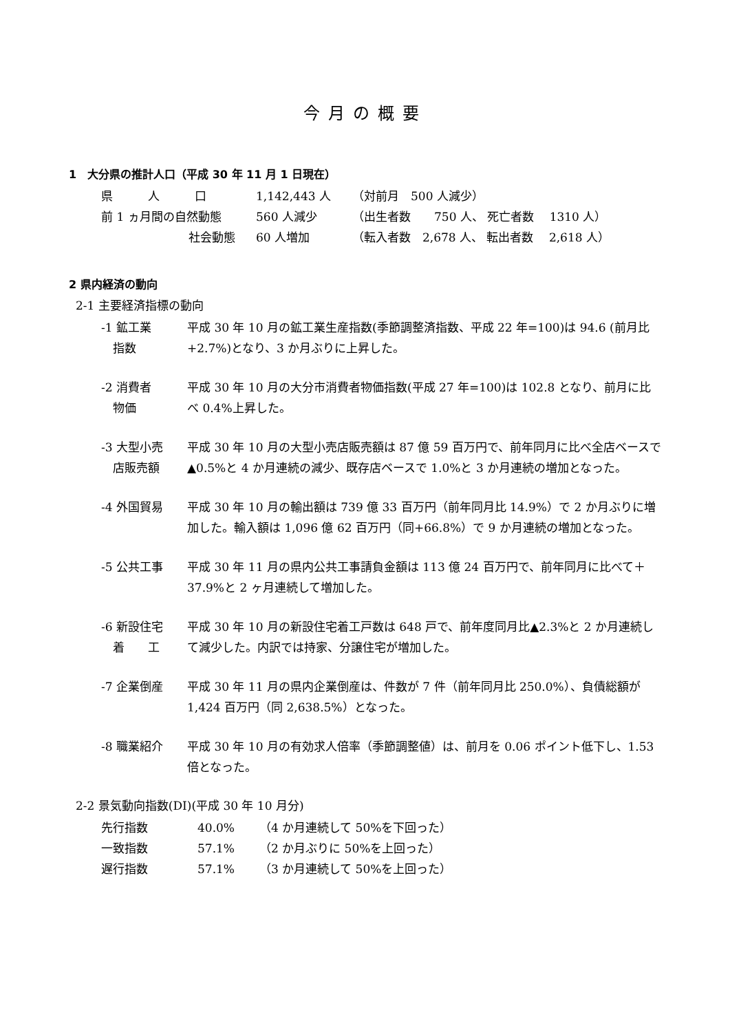今月の概要
1　大分県の推計人口（平成 30 年 11 月 1 日現在）
| 県 人 口 | 1,142,443 人 | （対前月 500 人減少） |
| 前 1 ヵ月間の自然動態 | 560 人減少 | （出生者数 750 人、 死亡者数 1310 人） |
| 社会動態 | 60 人増加 | （転入者数 2,678 人、 転出者数 2,618 人） |
2 県内経済の動向
2-1 主要経済指標の動向
-1 鉱工業
　指数
平成 30 年 10 月の鉱工業生産指数(季節調整済指数、平成 22 年=100)は 94.6 (前月比+2.7%)となり、3 か月ぶりに上昇した。
-2 消費者
　物価
平成 30 年 10 月の大分市消費者物価指数(平成 27 年=100)は 102.8 となり、前月に比べ 0.4%上昇した。
-3 大型小売
　店販売額
平成 30 年 10 月の大型小売店販売額は 87 億 59 百万円で、前年同月に比べ全店ベースで▲0.5%と 4 か月連続の減少、既存店ベースで 1.0%と 3 か月連続の増加となった。
-4 外国貿易 平成 30 年 10 月の輸出額は 739 億 33 百万円（前年同月比 14.9%）で 2 か月ぶりに増加した。輸入額は 1,096 億 62 百万円（同+66.8%）で 9 か月連続の増加となった。
-5 公共工事 平成 30 年 11 月の県内公共工事請負金額は 113 億 24 百万円で、前年同月に比べて＋37.9%と 2 ヶ月連続して増加した。
-6 新設住宅
　着　　工
平成 30 年 10 月の新設住宅着工戸数は 648 戸で、前年度同月比▲2.3%と 2 か月連続して減少した。内訳では持家、分譲住宅が増加した。
-7 企業倒産 平成 30 年 11 月の県内企業倒産は、件数が 7 件（前年同月比 250.0%）、負債総額が 1,424 百万円（同 2,638.5%）となった。
-8 職業紹介 平成 30 年 10 月の有効求人倍率（季節調整値）は、前月を 0.06 ポイント低下し、1.53 倍となった。
2-2 景気動向指数(DI)(平成 30 年 10 月分)
| 先行指数 | 40.0% | （4 か月連続して 50%を下回った） |
| 一致指数 | 57.1% | （2 か月ぶりに 50%を上回った） |
| 遅行指数 | 57.1% | （3 か月連続して 50%を上回った） |